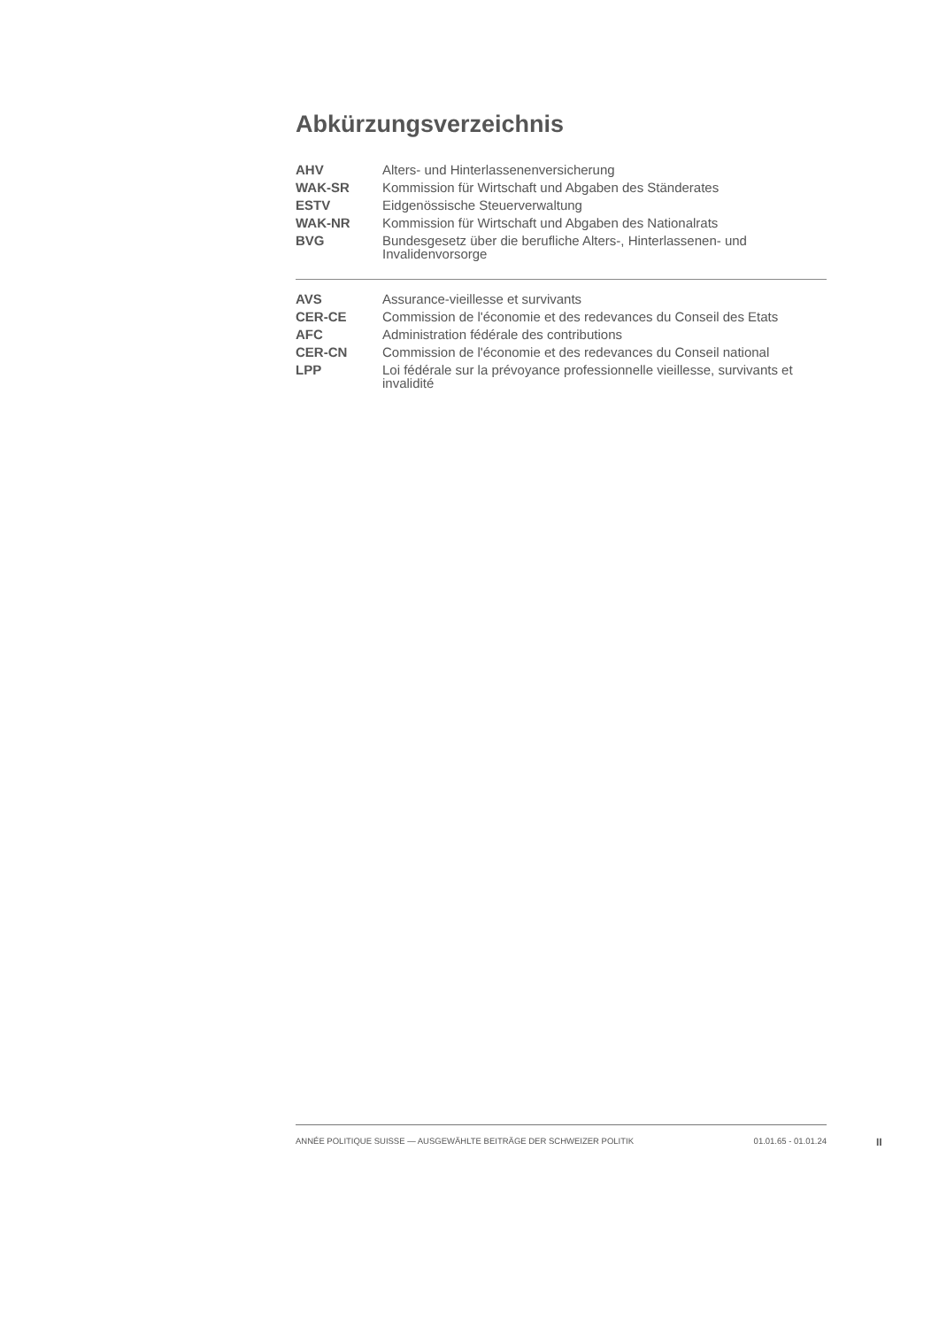Abkürzungsverzeichnis
| AHV | Alters- und Hinterlassenenversicherung |
| WAK-SR | Kommission für Wirtschaft und Abgaben des Ständerates |
| ESTV | Eidgenössische Steuerverwaltung |
| WAK-NR | Kommission für Wirtschaft und Abgaben des Nationalrats |
| BVG | Bundesgesetz über die berufliche Alters-, Hinterlassenen- und Invalidenvorsorge |
| AVS | Assurance-vieillesse et survivants |
| CER-CE | Commission de l'économie et des redevances du Conseil des Etats |
| AFC | Administration fédérale des contributions |
| CER-CN | Commission de l'économie et des redevances du Conseil national |
| LPP | Loi fédérale sur la prévoyance professionnelle vieillesse, survivants et invalidité |
ANNÉE POLITIQUE SUISSE — AUSGEWÄHLTE BEITRÄGE DER SCHWEIZER POLITIK 01.01.65 - 01.01.24
II